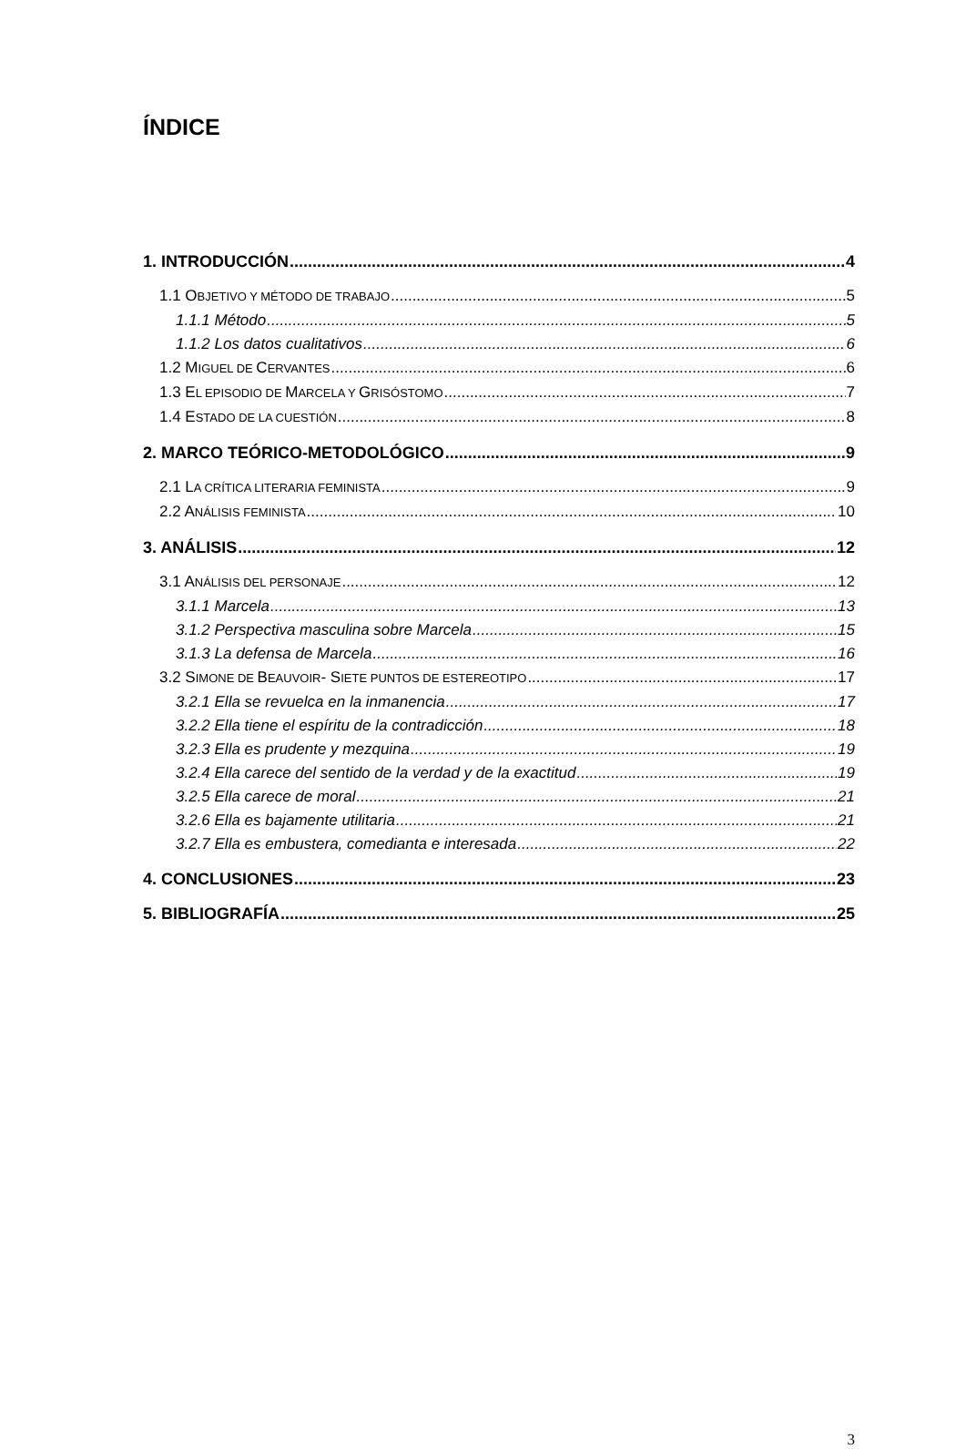ÍNDICE
1. INTRODUCCIÓN 4
1.1 OBJETIVO Y MÉTODO DE TRABAJO 5
1.1.1 Método 5
1.1.2 Los datos cualitativos 6
1.2 MIGUEL DE CERVANTES 6
1.3 EL EPISODIO DE MARCELA Y GRISÓSTOMO 7
1.4 ESTADO DE LA CUESTIÓN 8
2. MARCO TEÓRICO-METODOLÓGICO 9
2.1 LA CRÍTICA LITERARIA FEMINISTA 9
2.2 ANÁLISIS FEMINISTA 10
3. ANÁLISIS 12
3.1 ANÁLISIS DEL PERSONAJE 12
3.1.1 Marcela 13
3.1.2 Perspectiva masculina sobre Marcela 15
3.1.3 La defensa de Marcela 16
3.2 SIMONE DE BEAUVOIR- SIETE PUNTOS DE ESTEREOTIPO 17
3.2.1 Ella se revuelca en la inmanencia 17
3.2.2 Ella tiene el espíritu de la contradicción 18
3.2.3 Ella es prudente y mezquina 19
3.2.4 Ella carece del sentido de la verdad y de la exactitud 19
3.2.5 Ella carece de moral 21
3.2.6 Ella es bajamente utilitaria 21
3.2.7 Ella es embustera, comedianta e interesada 22
4. CONCLUSIONES 23
5. BIBLIOGRAFÍA 25
3